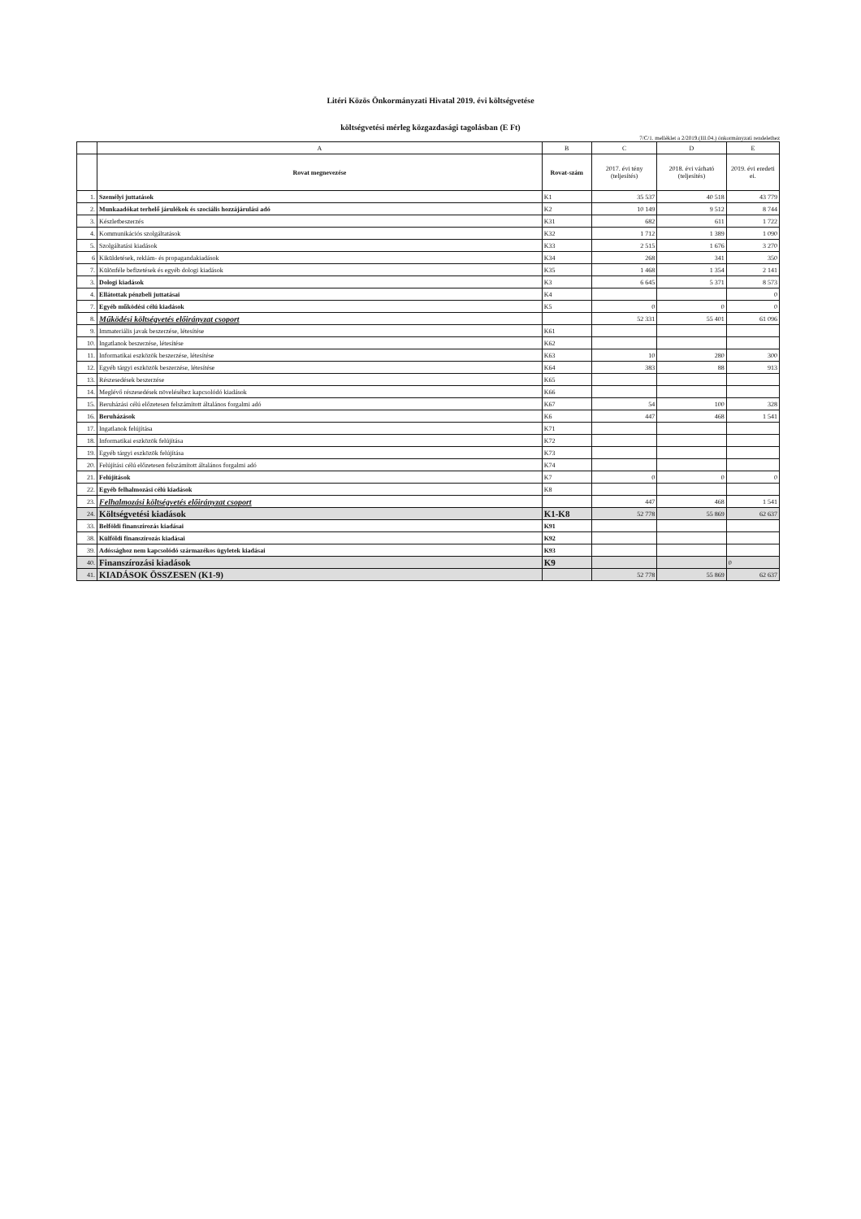Litéri Közös Önkormányzati Hivatal 2019. évi költségvetése
költségvetési mérleg közgazdasági tagolásban (E Ft)
7/C/1. melléklet a 2/2019.(III.04.) önkormányzati rendelethez
| | A | B | C | D | E |
| --- | --- | --- | --- | --- | --- |
| | Rovat megnevezése | Rovat-szám | 2017. évi tény (teljesítés) | 2018. évi várható (teljesítés) | 2019. évi eredeti ei. |
| 1. | Személyi juttatások | K1 | 35 537 | 40 518 | 43 779 |
| 2. | Munkaadókat terhelő járulékok és szociális hozzájárulási adó | K2 | 10 149 | 9 512 | 8 744 |
| 3. | Készletbeszerzés | K31 | 682 | 611 | 1 722 |
| 4. | Kommunikációs szolgáltatások | K32 | 1 712 | 1 389 | 1 090 |
| 5. | Szolgáltatási kiadások | K33 | 2 515 | 1 676 | 3 270 |
| 6 | Kiküldetések, reklám- és propagandakiadások | K34 | 268 | 341 | 350 |
| 7. | Különféle befizetések és egyéb dologi kiadások | K35 | 1 468 | 1 354 | 2 141 |
| 3. | Dologi kiadások | K3 | 6 645 | 5 371 | 8 573 |
| 4. | Ellátottak pénzbeli juttatásai | K4 | | | 0 |
| 7. | Egyéb működési célú kiadások | K5 | 0 | 0 | 0 |
| 8. | Működési költségvetés előirányzat csoport | | 52 331 | 55 401 | 61 096 |
| 9. | Immateriális javak beszerzése, létesítése | K61 | | | |
| 10. | Ingatlanok beszerzése, létesítése | K62 | | | |
| 11. | Informatikai eszközök beszerzése, létesítése | K63 | 10 | 280 | 300 |
| 12. | Egyéb tárgyi eszközök beszerzése, létesítése | K64 | 383 | 88 | 913 |
| 13. | Részesedések beszerzése | K65 | | | |
| 14. | Meglévő részesedések növeléséhez kapcsolódó kiadások | K66 | | | |
| 15. | Beruházási célú előzetesen felszámított általános forgalmi adó | K67 | 54 | 100 | 328 |
| 16. | Beruházások | K6 | 447 | 468 | 1 541 |
| 17. | Ingatlanok felújítása | K71 | | | |
| 18. | Informatikai eszközök felújítása | K72 | | | |
| 19. | Egyéb tárgyi eszközök felújítása | K73 | | | |
| 20. | Felújítási célú előzetesen felszámított általános forgalmi adó | K74 | | | |
| 21. | Felújítások | K7 | 0 | 0 | 0 |
| 22. | Egyéb felhalmozási célú kiadások | K8 | | | |
| 23. | Felhalmozási költségvetés előirányzat csoport | | 447 | 468 | 1 541 |
| 24. | Költségvetési kiadások | K1-K8 | 52 778 | 55 869 | 62 637 |
| 33. | Belföldi finanszírozás kiadásai | K91 | | | |
| 38. | Külföldi finanszírozás kiadásai | K92 | | | |
| 39. | Adóssághoz nem kapcsolódó származékos ügyletek kiadásai | K93 | | | |
| 40. | Finanszírozási kiadások | K9 | | | 0 |
| 41. | KIADÁSOK ÖSSZESEN (K1-9) | | 52 778 | 55 869 | 62 637 |